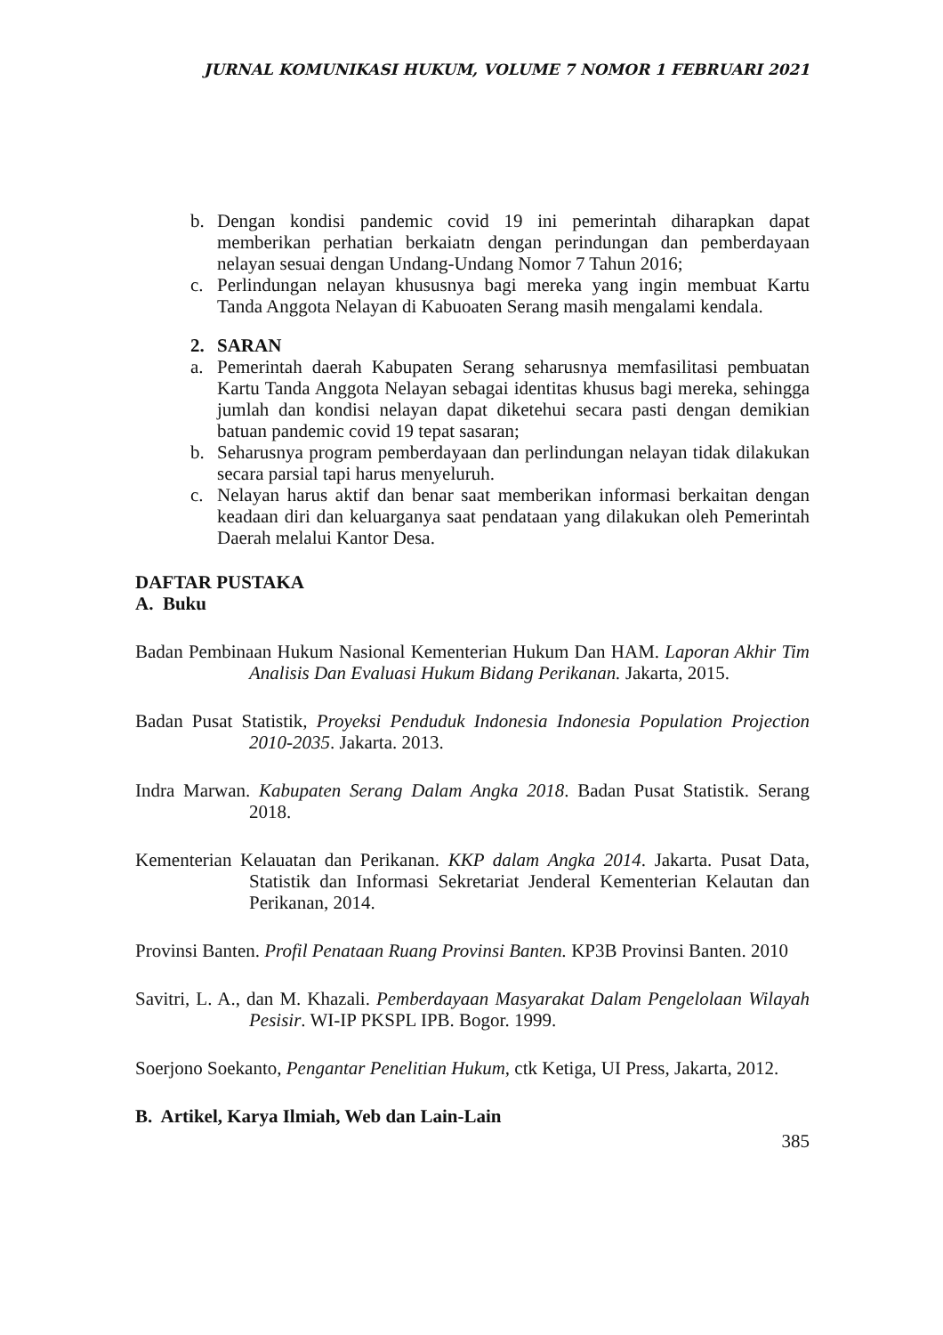JURNAL KOMUNIKASI HUKUM, VOLUME 7 NOMOR 1 FEBRUARI 2021
b. Dengan kondisi pandemic covid 19 ini pemerintah diharapkan dapat memberikan perhatian berkaiatn dengan perindungan dan pemberdayaan nelayan sesuai dengan Undang-Undang Nomor 7 Tahun 2016;
c. Perlindungan nelayan khususnya bagi mereka yang ingin membuat Kartu Tanda Anggota Nelayan di Kabuoaten Serang masih mengalami kendala.
2. SARAN
a. Pemerintah daerah Kabupaten Serang seharusnya memfasilitasi pembuatan Kartu Tanda Anggota Nelayan sebagai identitas khusus bagi mereka, sehingga jumlah dan kondisi nelayan dapat diketehui secara pasti dengan demikian batuan pandemic covid 19 tepat sasaran;
b. Seharusnya program pemberdayaan dan perlindungan nelayan tidak dilakukan secara parsial tapi harus menyeluruh.
c. Nelayan harus aktif dan benar saat memberikan informasi berkaitan dengan keadaan diri dan keluarganya saat pendataan yang dilakukan oleh Pemerintah Daerah melalui Kantor Desa.
DAFTAR PUSTAKA
A. Buku
Badan Pembinaan Hukum Nasional Kementerian Hukum Dan HAM. Laporan Akhir Tim Analisis Dan Evaluasi Hukum Bidang Perikanan. Jakarta, 2015.
Badan Pusat Statistik, Proyeksi Penduduk Indonesia Indonesia Population Projection 2010-2035. Jakarta. 2013.
Indra Marwan. Kabupaten Serang Dalam Angka 2018. Badan Pusat Statistik. Serang 2018.
Kementerian Kelauatan dan Perikanan. KKP dalam Angka 2014. Jakarta. Pusat Data, Statistik dan Informasi Sekretariat Jenderal Kementerian Kelautan dan Perikanan, 2014.
Provinsi Banten. Profil Penataan Ruang Provinsi Banten. KP3B Provinsi Banten. 2010
Savitri, L. A., dan M. Khazali. Pemberdayaan Masyarakat Dalam Pengelolaan Wilayah Pesisir. WI-IP PKSPL IPB. Bogor. 1999.
Soerjono Soekanto, Pengantar Penelitian Hukum, ctk Ketiga, UI Press, Jakarta, 2012.
B. Artikel, Karya Ilmiah, Web dan Lain-Lain
385